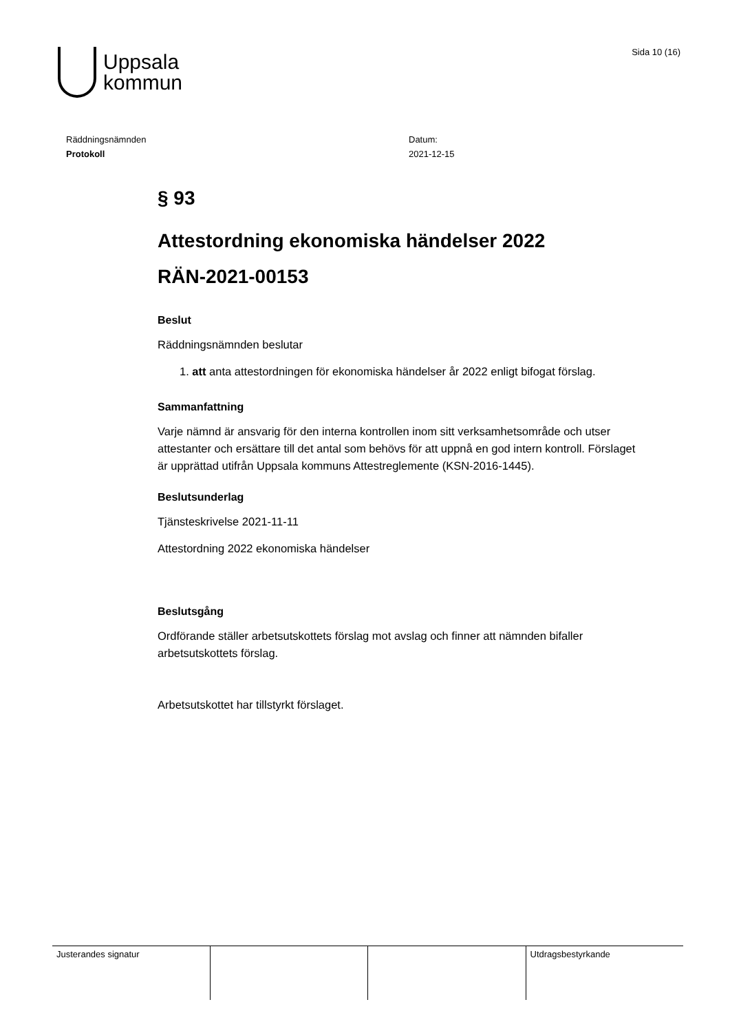Uppsala
kommun
Sida 10 (16)
Räddningsnämnden
Protokoll
Datum:
2021-12-15
§ 93
Attestordning ekonomiska händelser 2022
RÄN-2021-00153
Beslut
Räddningsnämnden beslutar
1. att anta attestordningen för ekonomiska händelser år 2022 enligt bifogat förslag.
Sammanfattning
Varje nämnd är ansvarig för den interna kontrollen inom sitt verksamhetsområde och utser attestanter och ersättare till det antal som behövs för att uppnå en god intern kontroll. Förslaget är upprättad utifrån Uppsala kommuns Attestreglemente (KSN-2016-1445).
Beslutsunderlag
Tjänsteskrivelse 2021-11-11
Attestordning 2022 ekonomiska händelser
Beslutsgång
Ordförande ställer arbetsutskottets förslag mot avslag och finner att nämnden bifaller arbetsutskottets förslag.
Arbetsutskottet har tillstyrkt förslaget.
Justerandes signatur Utdragsbestyrkande